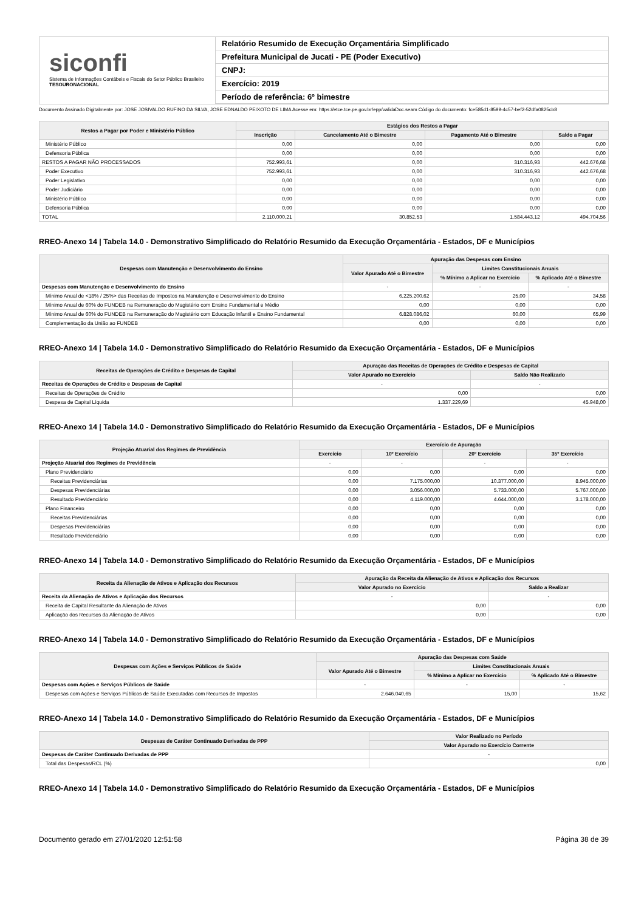siconfi
Sistema de Informações Contábeis e Fiscais do Setor Público Brasileiro
TESOURONACIONAL
Relatório Resumido de Execução Orçamentária Simplificado
Prefeitura Municipal de Jucati - PE (Poder Executivo)
CNPJ:
Exercício: 2019
Período de referência: 6º bimestre
Documento Assinado Digitalmente por: JOSE JOSIVALDO RUFINO DA SILVA, JOSE EDNALDO PEIXOTO DE LIMA Acesse em: https://etce.tce.pe.gov.br/epp/validaDoc.seam Código do documento: fce585d1-8599-4c57-bef2-52dfa0825cb8
| Restos a Pagar por Poder e Ministério Público | Estágios dos Restos a Pagar | | | |
| --- | --- | --- | --- | --- |
| | Inscrição | Cancelamento Até o Bimestre | Pagamento Até o Bimestre | Saldo a Pagar |
| Ministério Público | 0,00 | 0,00 | 0,00 | 0,00 |
| Defensoria Pública | 0,00 | 0,00 | 0,00 | 0,00 |
| RESTOS A PAGAR NÃO PROCESSADOS | 752.993,61 | 0,00 | 310.316,93 | 442.676,68 |
| Poder Executivo | 752.993,61 | 0,00 | 310.316,93 | 442.676,68 |
| Poder Legislativo | 0,00 | 0,00 | 0,00 | 0,00 |
| Poder Judiciário | 0,00 | 0,00 | 0,00 | 0,00 |
| Ministério Público | 0,00 | 0,00 | 0,00 | 0,00 |
| Defensoria Pública | 0,00 | 0,00 | 0,00 | 0,00 |
| TOTAL | 2.110.000,21 | 30.852,53 | 1.584.443,12 | 494.704,56 |
RREO-Anexo 14 | Tabela 14.0 - Demonstrativo Simplificado do Relatório Resumido da Execução Orçamentária - Estados, DF e Municípios
| Despesas com Manutenção e Desenvolvimento do Ensino | Apuração das Despesas com Ensino | | |
| --- | --- | --- | --- |
| | Valor Apurado Até o Bimestre | Limites Constitucionais Anuais | |
| | | % Mínimo a Aplicar no Exercício | % Aplicado Até o Bimestre |
| Despesas com Manutenção e Desenvolvimento do Ensino | - | - | - |
| Mínimo Anual de <18% / 25%> das Receitas de Impostos na Manutenção e Desenvolvimento do Ensino | 6.225.200,62 | 25,00 | 34,58 |
| Mínimo Anual de 60% do FUNDEB na Remuneração do Magistério com Ensino Fundamental e Médio | 0,00 | 0,00 | 0,00 |
| Mínimo Anual de 60% do FUNDEB na Remuneração do Magistério com Educação Infantil e Ensino Fundamental | 6.828.086,02 | 60,00 | 65,99 |
| Complementação da União ao FUNDEB | 0,00 | 0,00 | 0,00 |
RREO-Anexo 14 | Tabela 14.0 - Demonstrativo Simplificado do Relatório Resumido da Execução Orçamentária - Estados, DF e Municípios
| Receitas de Operações de Crédito e Despesas de Capital | Apuração das Receitas de Operações de Crédito e Despesas de Capital | |
| --- | --- | --- |
| | Valor Apurado no Exercício | Saldo Não Realizado |
| Receitas de Operações de Crédito e Despesas de Capital | - | - |
| Receitas de Operações de Crédito | 0,00 | 0,00 |
| Despesa de Capital Líquida | 1.337.229,69 | 45.948,00 |
RREO-Anexo 14 | Tabela 14.0 - Demonstrativo Simplificado do Relatório Resumido da Execução Orçamentária - Estados, DF e Municípios
| Projeção Atuarial dos Regimes de Previdência | Exercício de Apuração | | | |
| --- | --- | --- | --- | --- |
| | Exercício | 10º Exercício | 20º Exercício | 35º Exercício |
| Projeção Atuarial dos Regimes de Previdência | - | - | - | - |
| Plano Previdenciário | 0,00 | 0,00 | 0,00 | 0,00 |
| Receitas Previdenciárias | 0,00 | 7.175.000,00 | 10.377.000,00 | 8.945.000,00 |
| Despesas Previdenciárias | 0,00 | 3.056.000,00 | 5.733.000,00 | 5.767.000,00 |
| Resultado Previdenciário | 0,00 | 4.119.000,00 | 4.644.000,00 | 3.178.000,00 |
| Plano Financeiro | 0,00 | 0,00 | 0,00 | 0,00 |
| Receitas Previdenciárias | 0,00 | 0,00 | 0,00 | 0,00 |
| Despesas Previdenciárias | 0,00 | 0,00 | 0,00 | 0,00 |
| Resultado Previdenciário | 0,00 | 0,00 | 0,00 | 0,00 |
RREO-Anexo 14 | Tabela 14.0 - Demonstrativo Simplificado do Relatório Resumido da Execução Orçamentária - Estados, DF e Municípios
| Receita da Alienação de Ativos e Aplicação dos Recursos | Apuração da Receita da Alienação de Ativos e Aplicação dos Recursos | |
| --- | --- | --- |
| | Valor Apurado no Exercício | Saldo a Realizar |
| Receita da Alienação de Ativos e Aplicação dos Recursos | - | - |
| Receita de Capital Resultante da Alienação de Ativos | 0,00 | 0,00 |
| Aplicação dos Recursos da Alienação de Ativos | 0,00 | 0,00 |
RREO-Anexo 14 | Tabela 14.0 - Demonstrativo Simplificado do Relatório Resumido da Execução Orçamentária - Estados, DF e Municípios
| Despesas com Ações e Serviços Públicos de Saúde | Apuração das Despesas com Saúde | | |
| --- | --- | --- | --- |
| | Valor Apurado Até o Bimestre | Limites Constitucionais Anuais | |
| | | % Mínimo a Aplicar no Exercício | % Aplicado Até o Bimestre |
| Despesas com Ações e Serviços Públicos de Saúde | - | - | - |
| Despesas com Ações e Serviços Públicos de Saúde Executadas com Recursos de Impostos | 2.646.040,65 | 15,00 | 15,62 |
RREO-Anexo 14 | Tabela 14.0 - Demonstrativo Simplificado do Relatório Resumido da Execução Orçamentária - Estados, DF e Municípios
| Despesas de Caráter Continuado Derivadas de PPP | Valor Realizado no Período |
| --- | --- |
| | Valor Apurado no Exercício Corrente |
| Despesas de Caráter Continuado Derivadas de PPP | - |
| Total das Despesas/RCL (%) | 0,00 |
RREO-Anexo 14 | Tabela 14.0 - Demonstrativo Simplificado do Relatório Resumido da Execução Orçamentária - Estados, DF e Municípios
Documento gerado em 27/01/2020 12:51:58 Página 38 de 39